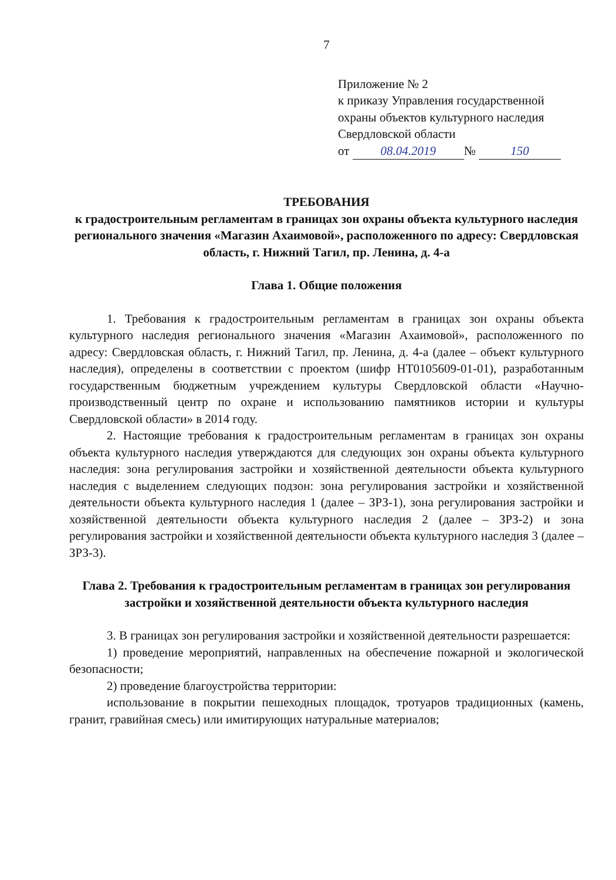7
Приложение № 2
к приказу Управления государственной
охраны объектов культурного наследия
Свердловской области
от 08.04.2019 № 150
ТРЕБОВАНИЯ
к градостроительным регламентам в границах зон охраны объекта культурного наследия регионального значения «Магазин Ахаимовой», расположенного по адресу: Свердловская область, г. Нижний Тагил, пр. Ленина, д. 4-а
Глава 1. Общие положения
1. Требования к градостроительным регламентам в границах зон охраны объекта культурного наследия регионального значения «Магазин Ахаимовой», расположенного по адресу: Свердловская область, г. Нижний Тагил, пр. Ленина, д. 4-а (далее – объект культурного наследия), определены в соответствии с проектом (шифр НТ0105609-01-01), разработанным государственным бюджетным учреждением культуры Свердловской области «Научно-производственный центр по охране и использованию памятников истории и культуры Свердловской области» в 2014 году.
2. Настоящие требования к градостроительным регламентам в границах зон охраны объекта культурного наследия утверждаются для следующих зон охраны объекта культурного наследия: зона регулирования застройки и хозяйственной деятельности объекта культурного наследия с выделением следующих подзон: зона регулирования застройки и хозяйственной деятельности объекта культурного наследия 1 (далее – ЗРЗ-1), зона регулирования застройки и хозяйственной деятельности объекта культурного наследия 2 (далее – ЗРЗ-2) и зона регулирования застройки и хозяйственной деятельности объекта культурного наследия 3 (далее – ЗРЗ-3).
Глава 2. Требования к градостроительным регламентам в границах зон регулирования застройки и хозяйственной деятельности объекта культурного наследия
3. В границах зон регулирования застройки и хозяйственной деятельности разрешается:
1) проведение мероприятий, направленных на обеспечение пожарной и экологической безопасности;
2) проведение благоустройства территории:
использование в покрытии пешеходных площадок, тротуаров традиционных (камень, гранит, гравийная смесь) или имитирующих натуральные материалов;